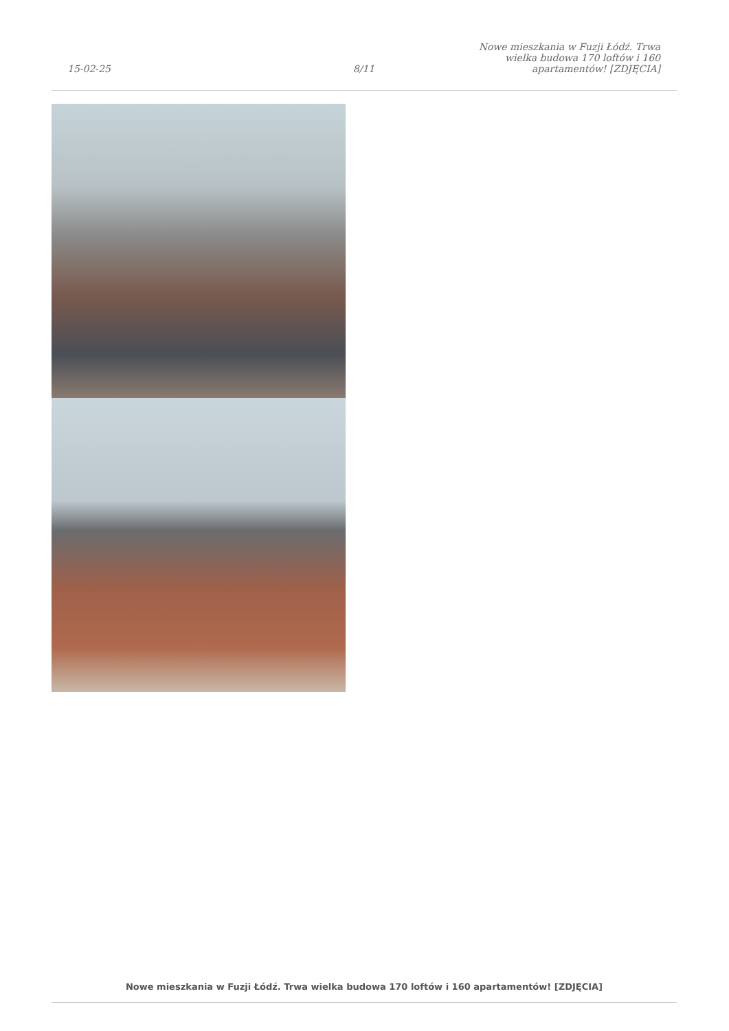15-02-25
8/11
Nowe mieszkania w Fuzji Łódź. Trwa wielka budowa 170 loftów i 160 apartamentów! [ZDJĘCIA]
Nowe mieszkania w Fuzji Łódź. Trwa wielka budowa 170 loftów i 160 apartamentów! [ZDJĘCIA]